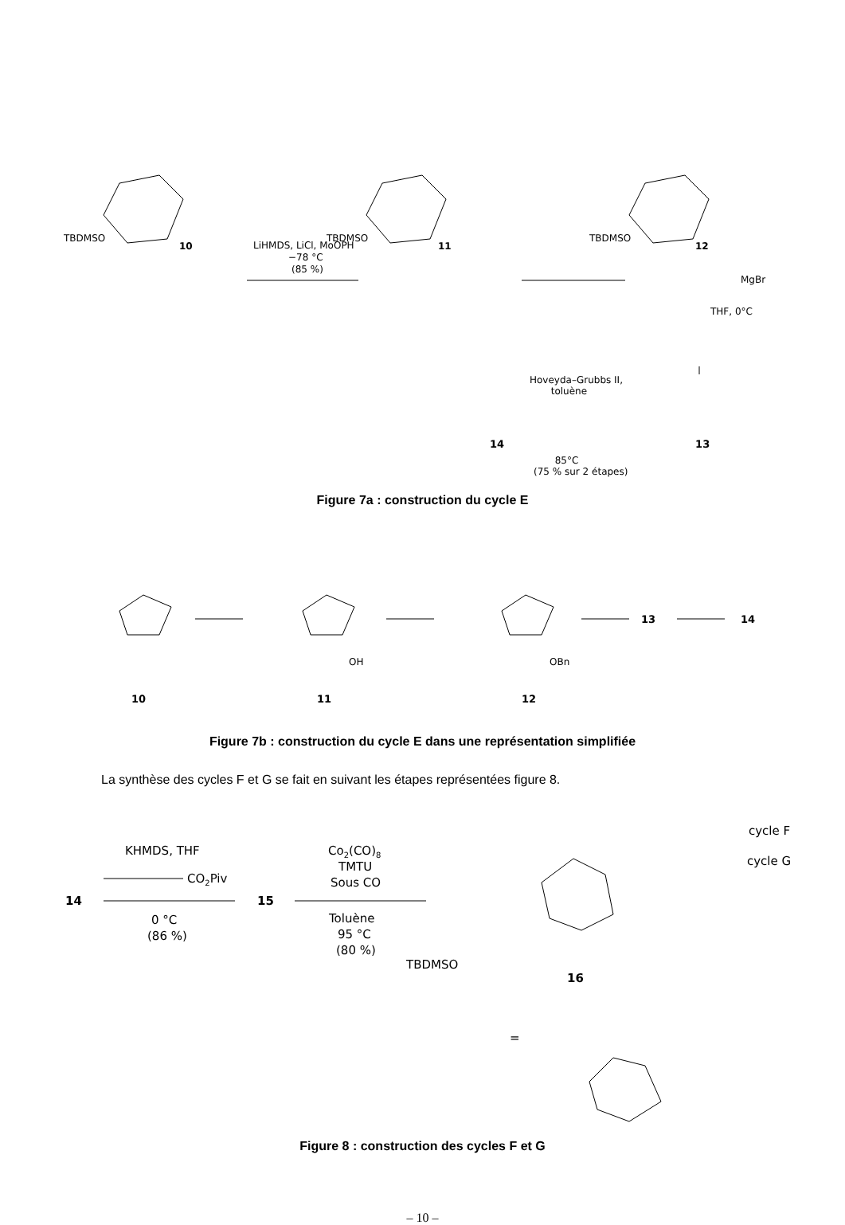LiHMDS, LiCl, MoOPH
−78 °C
(85 %)
TBDMSO
10
TBDMSO
11
TBDMSO
12
MgBr
THF, 0°C
Hoveyda–Grubbs II,
toluène
14 13
85°C
(75 % sur 2 étapes)
Figure 7a : construction du cycle E
13
14
10
11
12
OH
OBn
Figure 7b : construction du cycle E dans une représentation simplifiée
La synthèse des cycles F et G se fait en suivant les étapes représentées figure 8.
KHMDS, THF
CO2Piv
14
15
0 °C
(86 %)
Co2(CO)8
TMTU
Sous CO
Toluène
95 °C
(80 %)
TBDMSO
16
cycle F
cycle G
=
Figure 8 : construction des cycles F et G
– 10 –